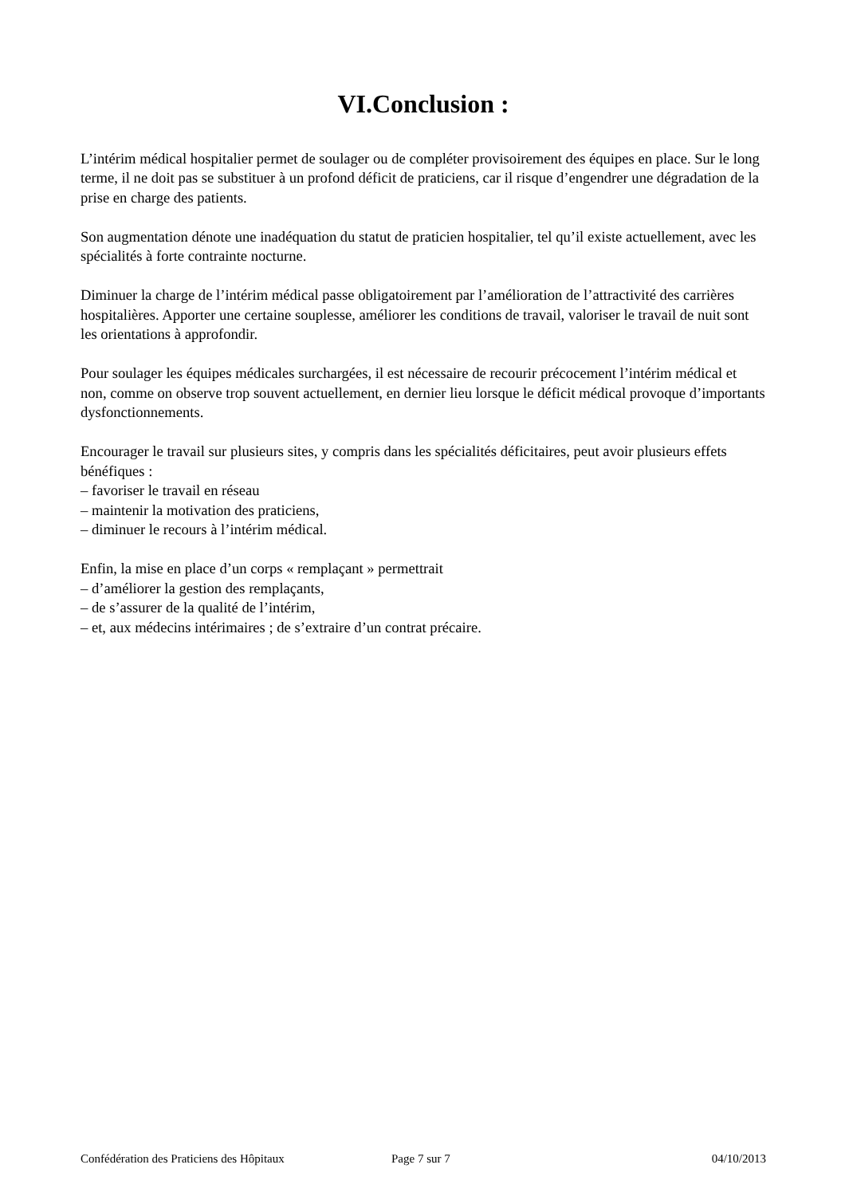VI.Conclusion :
L’intérim médical hospitalier permet de soulager ou de compléter provisoirement des équipes en place. Sur le long terme, il ne doit pas se substituer à un profond déficit de praticiens, car il risque d’engendrer une dégradation de la prise en charge des patients.
Son augmentation dénote une inadéquation du statut de praticien hospitalier, tel qu’il existe actuellement, avec les spécialités à forte contrainte nocturne.
Diminuer la charge de l’intérim médical passe obligatoirement par l’amélioration de l’attractivité des carrières hospitalières. Apporter une certaine souplesse, améliorer les conditions de travail, valoriser le travail de nuit sont les orientations à approfondir.
Pour soulager les équipes médicales surchargées, il est nécessaire de recourir précocement l’intérim médical et non, comme on observe trop souvent actuellement, en dernier lieu lorsque le déficit médical provoque d’importants dysfonctionnements.
Encourager le travail sur plusieurs sites, y compris dans les spécialités déficitaires, peut avoir plusieurs effets bénéfiques :
– favoriser le travail en réseau
– maintenir la motivation des praticiens,
– diminuer le recours à l’intérim médical.
Enfin, la mise en place d’un corps « remplaçant » permettrait
– d’améliorer la gestion des remplaçants,
– de s’assurer de la qualité de l’intérim,
– et, aux médecins intérimaires ; de s’extraire d’un contrat précaire.
Confédération des Praticiens des Hôpitaux Page 7 sur 7 04/10/2013